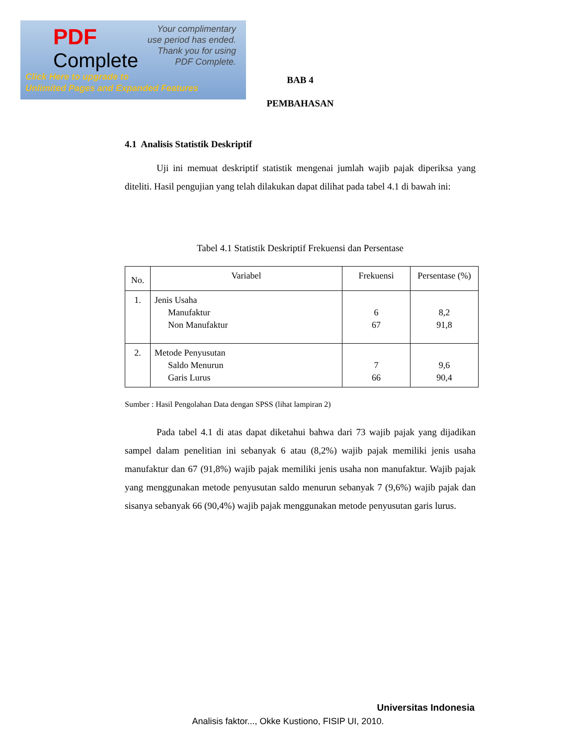PDF
Complete
Your complimentary
use period has ended.
Thank you for using
PDF Complete.
Click Here to upgrade to
Unlimited Pages and Expanded Features
BAB 4
PEMBAHASAN
4.1 Analisis Statistik Deskriptif
Uji ini memuat deskriptif statistik mengenai jumlah wajib pajak diperiksa yang diteliti. Hasil pengujian yang telah dilakukan dapat dilihat pada tabel 4.1 di bawah ini:
Tabel 4.1 Statistik Deskriptif Frekuensi dan Persentase
| No. | Variabel | Frekuensi | Persentase (%) |
| --- | --- | --- | --- |
| 1. | Jenis Usaha Manufaktur Non Manufaktur | 6 67 | 8,2 91,8 |
| 2. | Metode Penyusutan Saldo Menurun Garis Lurus | 7 66 | 9,6 90,4 |
Sumber : Hasil Pengolahan Data dengan SPSS (lihat lampiran 2)
Pada tabel 4.1 di atas dapat diketahui bahwa dari 73 wajib pajak yang dijadikan sampel dalam penelitian ini sebanyak 6 atau (8,2%) wajib pajak memiliki jenis usaha manufaktur dan 67 (91,8%) wajib pajak memiliki jenis usaha non manufaktur. Wajib pajak yang menggunakan metode penyusutan saldo menurun sebanyak 7 (9,6%) wajib pajak dan sisanya sebanyak 66 (90,4%) wajib pajak menggunakan metode penyusutan garis lurus.
Universitas Indonesia
Analisis faktor..., Okke Kustiono, FISIP UI, 2010.